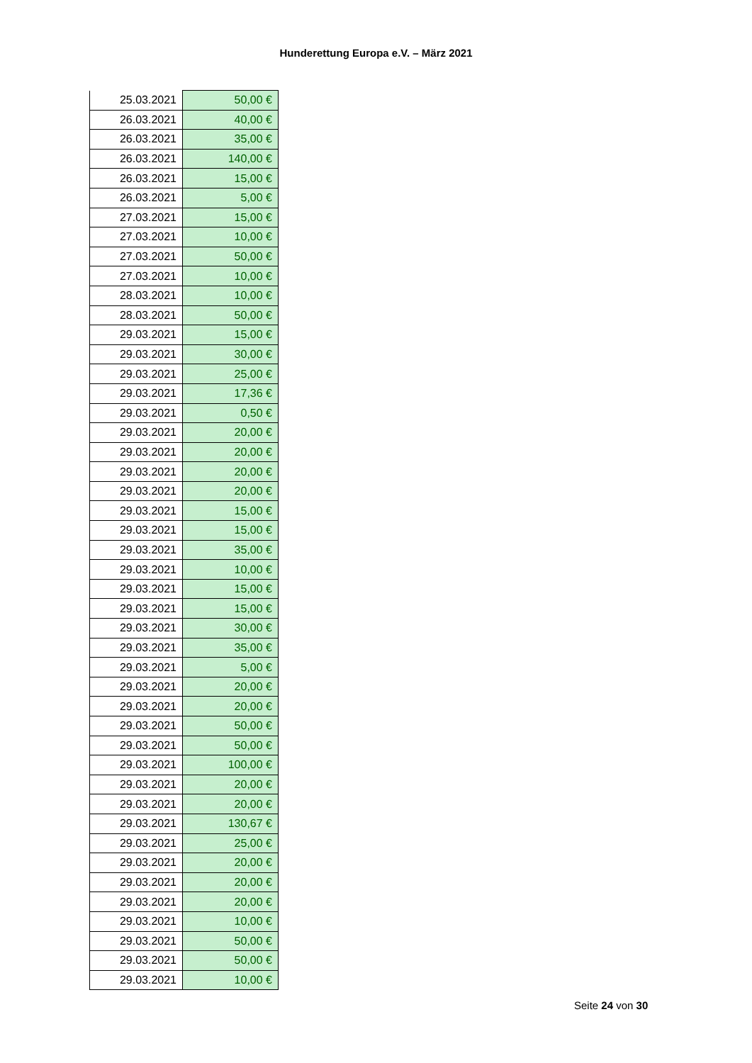Hunderettung Europa e.V. – März 2021
| 25.03.2021 | 50,00 € |
| 26.03.2021 | 40,00 € |
| 26.03.2021 | 35,00 € |
| 26.03.2021 | 140,00 € |
| 26.03.2021 | 15,00 € |
| 26.03.2021 | 5,00 € |
| 27.03.2021 | 15,00 € |
| 27.03.2021 | 10,00 € |
| 27.03.2021 | 50,00 € |
| 27.03.2021 | 10,00 € |
| 28.03.2021 | 10,00 € |
| 28.03.2021 | 50,00 € |
| 29.03.2021 | 15,00 € |
| 29.03.2021 | 30,00 € |
| 29.03.2021 | 25,00 € |
| 29.03.2021 | 17,36 € |
| 29.03.2021 | 0,50 € |
| 29.03.2021 | 20,00 € |
| 29.03.2021 | 20,00 € |
| 29.03.2021 | 20,00 € |
| 29.03.2021 | 20,00 € |
| 29.03.2021 | 15,00 € |
| 29.03.2021 | 15,00 € |
| 29.03.2021 | 35,00 € |
| 29.03.2021 | 10,00 € |
| 29.03.2021 | 15,00 € |
| 29.03.2021 | 15,00 € |
| 29.03.2021 | 30,00 € |
| 29.03.2021 | 35,00 € |
| 29.03.2021 | 5,00 € |
| 29.03.2021 | 20,00 € |
| 29.03.2021 | 20,00 € |
| 29.03.2021 | 50,00 € |
| 29.03.2021 | 50,00 € |
| 29.03.2021 | 100,00 € |
| 29.03.2021 | 20,00 € |
| 29.03.2021 | 20,00 € |
| 29.03.2021 | 130,67 € |
| 29.03.2021 | 25,00 € |
| 29.03.2021 | 20,00 € |
| 29.03.2021 | 20,00 € |
| 29.03.2021 | 20,00 € |
| 29.03.2021 | 10,00 € |
| 29.03.2021 | 50,00 € |
| 29.03.2021 | 50,00 € |
| 29.03.2021 | 10,00 € |
Seite 24 von 30